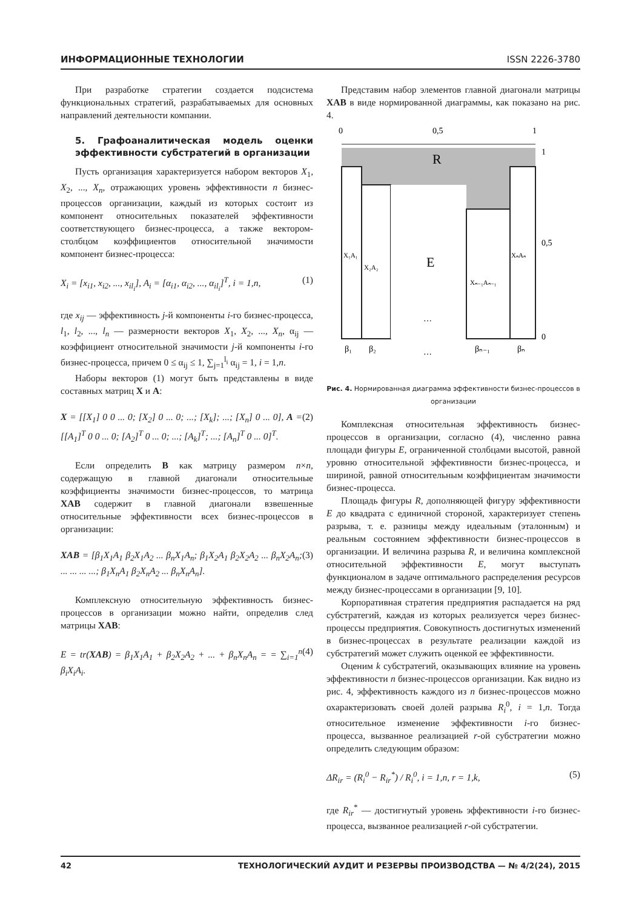ИНФОРМАЦИОННЫЕ ТЕХНОЛОГИИ ISSN 2226-3780
При разработке стратегии создается подсистема функциональных стратегий, разрабатываемых для основных направлений деятельности компании.
5. Графоаналитическая модель оценки эффективности субстратегий в организации
Пусть организация характеризуется набором векторов X<sub>1</sub>, X<sub>2</sub>, ..., X<sub>n</sub>, отражающих уровень эффективности n бизнес-процессов организации, каждый из которых состоит из компонент относительных показателей эффективности соответствующего бизнес-процесса, а также вектором-столбцом коэффициентов относительной значимости компонент бизнес-процесса:
X<sub>i</sub> = [x<sub>i1</sub>, x<sub>i2</sub>, ..., x<sub>il<sub>i</sub></sub>], A<sub>i</sub> = [α<sub>i1</sub>, α<sub>i2</sub>, ..., α<sub>il<sub>i</sub></sub>]<sup>T</sup>, i = 1,n, (1)
где x<sub>ij</sub> — эффективность j-й компоненты i-го бизнес-процесса, l<sub>1</sub>, l<sub>2</sub>, ..., l<sub>n</sub> — размерности векторов X<sub>1</sub>, X<sub>2</sub>, ..., X<sub>n</sub>, α<sub>ij</sub> — коэффициент относительной значимости j-й компоненты i-го бизнес-процесса, причем 0 ≤ α<sub>ij</sub> ≤ 1, ∑<sub>j=1</sub><sup>l<sub>i</sub></sup> α<sub>ij</sub> = 1, i = 1,n.
Наборы векторов (1) могут быть представлены в виде составных матриц X и A:
X = [[X<sub>1</sub>] 0 0 ... 0; [X<sub>2</sub>] 0 ... 0; ...; [X<sub>k</sub>]; ...; [X<sub>n</sub>] 0 ... 0], A = [[A<sub>1</sub>]<sup>T</sup> 0 0 ... 0; [A<sub>2</sub>]<sup>T</sup> 0 ... 0; ...; [A<sub>k</sub>]<sup>T</sup>; ...; [A<sub>n</sub>]<sup>T</sup> 0 ... 0]<sup>T</sup>. (2)
Если определить B как матрицу размером n×n, содержащую в главной диагонали относительные коэффициенты значимости бизнес-процессов, то матрица XAB содержит в главной диагонали взвешенные относительные эффективности всех бизнес-процессов в организации:
XAB = [β<sub>1</sub>X<sub>1</sub>A<sub>1</sub> β<sub>2</sub>X<sub>1</sub>A<sub>2</sub> ... β<sub>n</sub>X<sub>1</sub>A<sub>n</sub>; β<sub>1</sub>X<sub>2</sub>A<sub>1</sub> β<sub>2</sub>X<sub>2</sub>A<sub>2</sub> ... β<sub>n</sub>X<sub>2</sub>A<sub>n</sub>; ... ... ... ...; β<sub>1</sub>X<sub>n</sub>A<sub>1</sub> β<sub>2</sub>X<sub>n</sub>A<sub>2</sub> ... β<sub>n</sub>X<sub>n</sub>A<sub>n</sub>]. (3)
Комплексную относительную эффективность бизнес-процессов в организации можно найти, определив след матрицы XAB:
E = tr(XAB) = β<sub>1</sub>X<sub>1</sub>A<sub>1</sub> + β<sub>2</sub>X<sub>2</sub>A<sub>2</sub> + ... + β<sub>n</sub>X<sub>n</sub>A<sub>n</sub> = = ∑<sub>i=1</sub><sup>n</sup> β<sub>i</sub>X<sub>i</sub>A<sub>i</sub>. (4)
Представим набор элементов главной диагонали матрицы XAB в виде нормированной диаграммы, как показано на рис. 4.
0
0,5
1
R
E
X₁A₁
X₂A₂
Xₙ₋₁Aₙ₋₁
XₙAₙ
…
…
β₁
β₂
βₙ₋₁
βₙ
1
0,5
0
Рис. 4. Нормированная диаграмма эффективности бизнес-процессов в организации
Комплексная относительная эффективность бизнес-процессов в организации, согласно (4), численно равна площади фигуры E, ограниченной столбцами высотой, равной уровню относительной эффективности бизнес-процесса, и шириной, равной относительным коэффициентам значимости бизнес-процесса.
Площадь фигуры R, дополняющей фигуру эффективности E до квадрата с единичной стороной, характеризует степень разрыва, т. е. разницы между идеальным (эталонным) и реальным состоянием эффективности бизнес-процессов в организации. И величина разрыва R, и величина комплексной относительной эффективности E, могут выступать функционалом в задаче оптимального распределения ресурсов между бизнес-процессами в организации [9, 10].
Корпоративная стратегия предприятия распадается на ряд субстратегий, каждая из которых реализуется через бизнес-процессы предприятия. Совокупность достигнутых изменений в бизнес-процессах в результате реализации каждой из субстратегий может служить оценкой ее эффективности.
Оценим k субстратегий, оказывающих влияние на уровень эффективности n бизнес-процессов организации. Как видно из рис. 4, эффективность каждого из n бизнес-процессов можно охарактеризовать своей долей разрыва R<sub>i</sub><sup>0</sup>, i = 1,n. Тогда относительное изменение эффективности i-го бизнес-процесса, вызванное реализацией r-ой субстратегии можно определить следующим образом:
ΔR<sub>ir</sub> = (R<sub>i</sub><sup>0</sup> − R<sub>ir</sub><sup>*</sup>) / R<sub>i</sub><sup>0</sup>, i = 1,n, r = 1,k, (5)
где R<sub>ir</sub><sup>*</sup> — достигнутый уровень эффективности i-го бизнес-процесса, вызванное реализацией r-ой субстратегии.
42 ТЕХНОЛОГИЧЕСКИЙ АУДИТ И РЕЗЕРВЫ ПРОИЗВОДСТВА — № 4/2(24), 2015